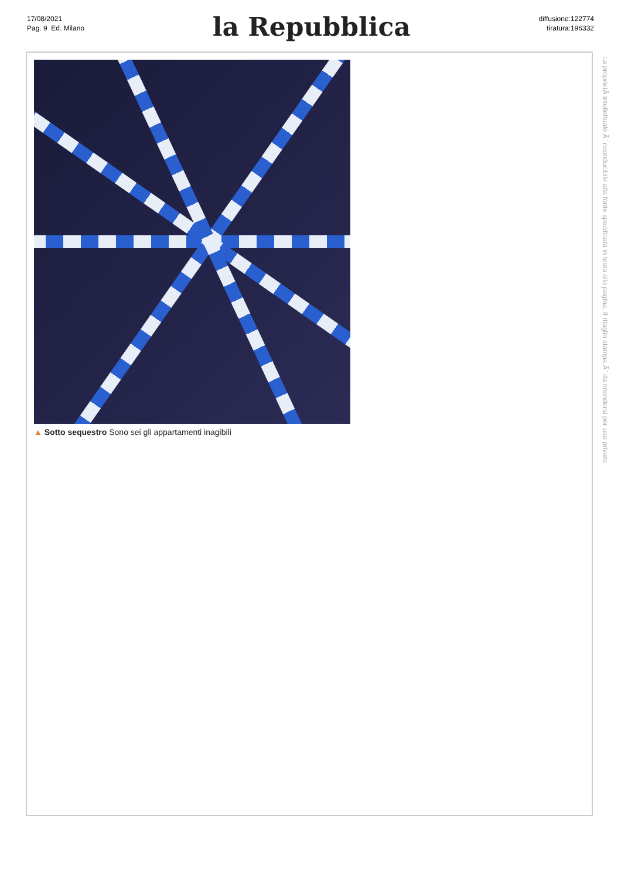17/08/2021
Pag. 9 Ed. Milano
la Repubblica
diffusione:122774
tiratura:196332
▲ Sotto sequestro Sono sei gli appartamenti inagibili
La proprietÃ intellettuale Ã¨ riconducibile alla fonte specificata in testa alla pagina. Il ritaglio stampa Ã¨ da intendersi per uso privato